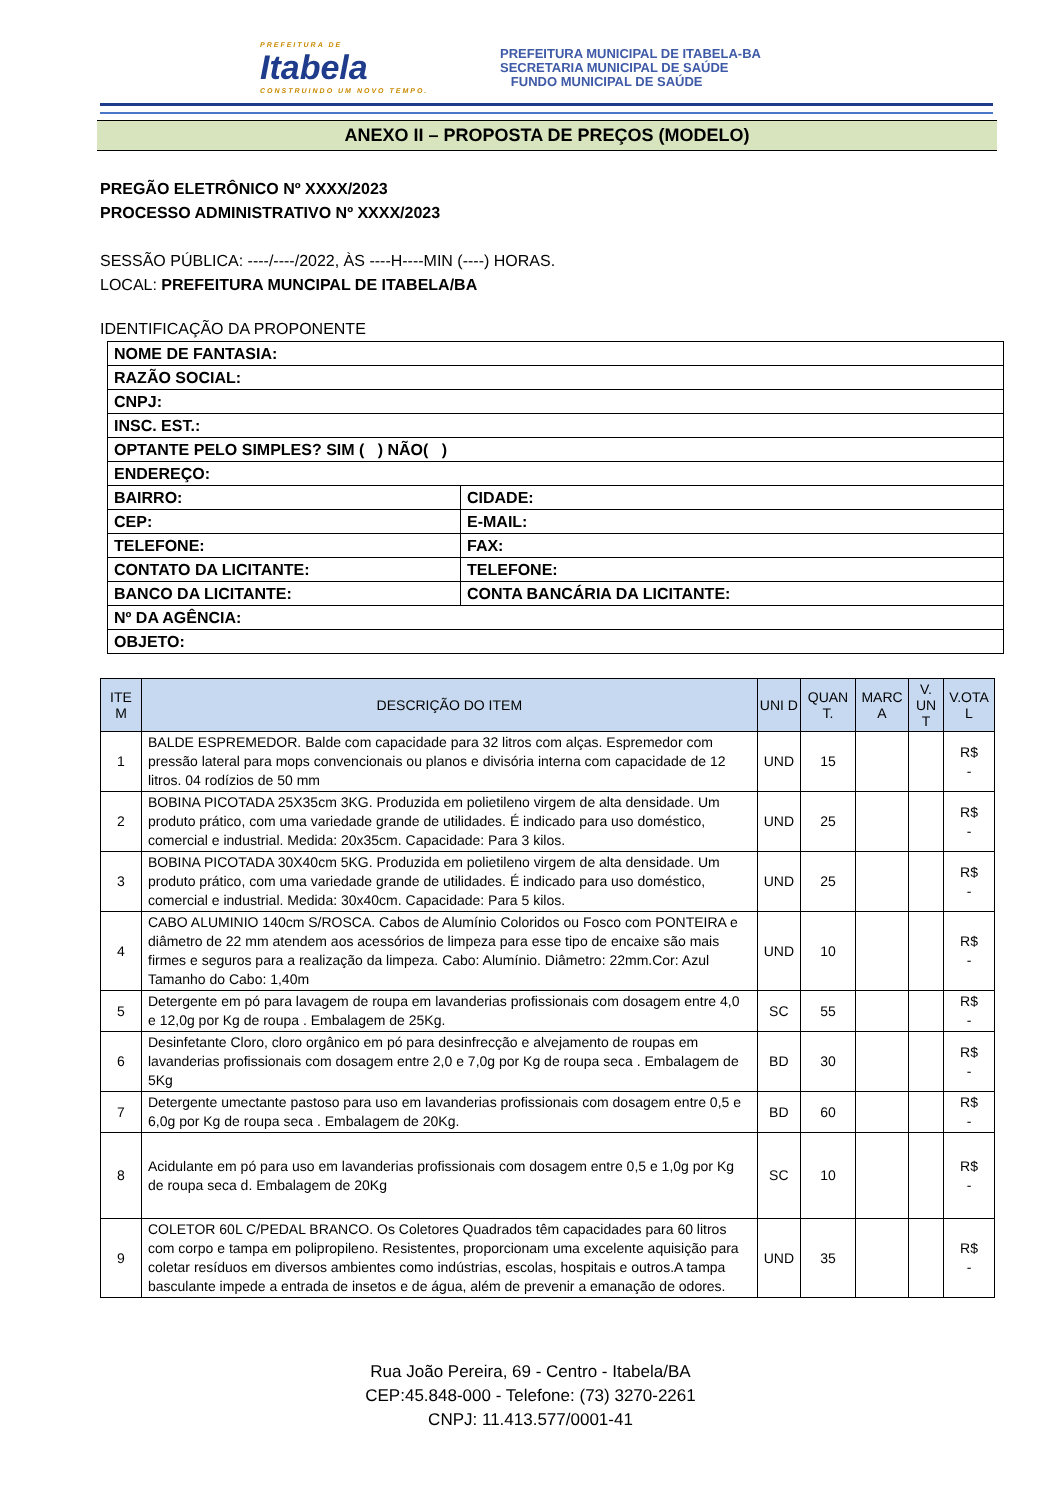PREFEITURA DE
Itabela
CONSTRUINDO UM NOVO TEMPO.
PREFEITURA MUNICIPAL DE ITABELA-BA
SECRETARIA MUNICIPAL DE SAÚDE
FUNDO MUNICIPAL DE SAÚDE
ANEXO II – PROPOSTA DE PREÇOS (MODELO)
PREGÃO ELETRÔNICO Nº XXXX/2023
PROCESSO ADMINISTRATIVO Nº XXXX/2023
SESSÃO PÚBLICA: ----/----/2022, ÀS ----H----MIN (----) HORAS.
LOCAL: PREFEITURA MUNCIPAL DE ITABELA/BA
IDENTIFICAÇÃO DA PROPONENTE
| NOME DE FANTASIA: | |
| RAZÃO SOCIAL: | |
| CNPJ: | |
| INSC. EST.: | |
| OPTANTE PELO SIMPLES? SIM ( ) NÃO( ) | |
| ENDEREÇO: | |
| BAIRRO: | CIDADE: |
| CEP: | E-MAIL: |
| TELEFONE: | FAX: |
| CONTATO DA LICITANTE: | TELEFONE: |
| BANCO DA LICITANTE: | CONTA BANCÁRIA DA LICITANTE: |
| Nº DA AGÊNCIA: | |
| OBJETO: | |
| ITE M | DESCRIÇÃO DO ITEM | UNI D | QUAN T. | MARC A | V. UN T | V.OTA L |
| --- | --- | --- | --- | --- | --- | --- |
| 1 | BALDE ESPREMEDOR. Balde com capacidade para 32 litros com alças. Espremedor com pressão lateral para mops convencionais ou planos e divisória interna com capacidade de 12 litros. 04 rodízios de 50 mm | UND | 15 | | | R$ - |
| 2 | BOBINA PICOTADA 25X35cm 3KG. Produzida em polietileno virgem de alta densidade. Um produto prático, com uma variedade grande de utilidades. É indicado para uso doméstico, comercial e industrial. Medida: 20x35cm. Capacidade: Para 3 kilos. | UND | 25 | | | R$ - |
| 3 | BOBINA PICOTADA 30X40cm 5KG. Produzida em polietileno virgem de alta densidade. Um produto prático, com uma variedade grande de utilidades. É indicado para uso doméstico, comercial e industrial. Medida: 30x40cm. Capacidade: Para 5 kilos. | UND | 25 | | | R$ - |
| 4 | CABO ALUMINIO 140cm S/ROSCA. Cabos de Alumínio Coloridos ou Fosco com PONTEIRA e diâmetro de 22 mm atendem aos acessórios de limpeza para esse tipo de encaixe são mais firmes e seguros para a realização da limpeza. Cabo: Alumínio. Diâmetro: 22mm.Cor: Azul Tamanho do Cabo: 1,40m | UND | 10 | | | R$ - |
| 5 | Detergente em pó para lavagem de roupa em lavanderias profissionais com dosagem entre 4,0 e 12,0g por Kg de roupa . Embalagem de 25Kg. | SC | 55 | | | R$ - |
| 6 | Desinfetante Cloro, cloro orgânico em pó para desinfrecção e alvejamento de roupas em lavanderias profissionais com dosagem entre 2,0 e 7,0g por Kg de roupa seca . Embalagem de 5Kg | BD | 30 | | | R$ - |
| 7 | Detergente umectante pastoso para uso em lavanderias profissionais com dosagem entre 0,5 e 6,0g por Kg de roupa seca . Embalagem de 20Kg. | BD | 60 | | | R$ - |
| 8 | Acidulante em pó para uso em lavanderias profissionais com dosagem entre 0,5 e 1,0g por Kg de roupa seca d. Embalagem de 20Kg | SC | 10 | | | R$ - |
| 9 | COLETOR 60L C/PEDAL BRANCO. Os Coletores Quadrados têm capacidades para 60 litros com corpo e tampa em polipropileno. Resistentes, proporcionam uma excelente aquisição para coletar resíduos em diversos ambientes como indústrias, escolas, hospitais e outros.A tampa basculante impede a entrada de insetos e de água, além de prevenir a emanação de odores. | UND | 35 | | | R$ - |
Rua João Pereira, 69 - Centro - Itabela/BA
CEP:45.848-000 - Telefone: (73) 3270-2261
CNPJ: 11.413.577/0001-41